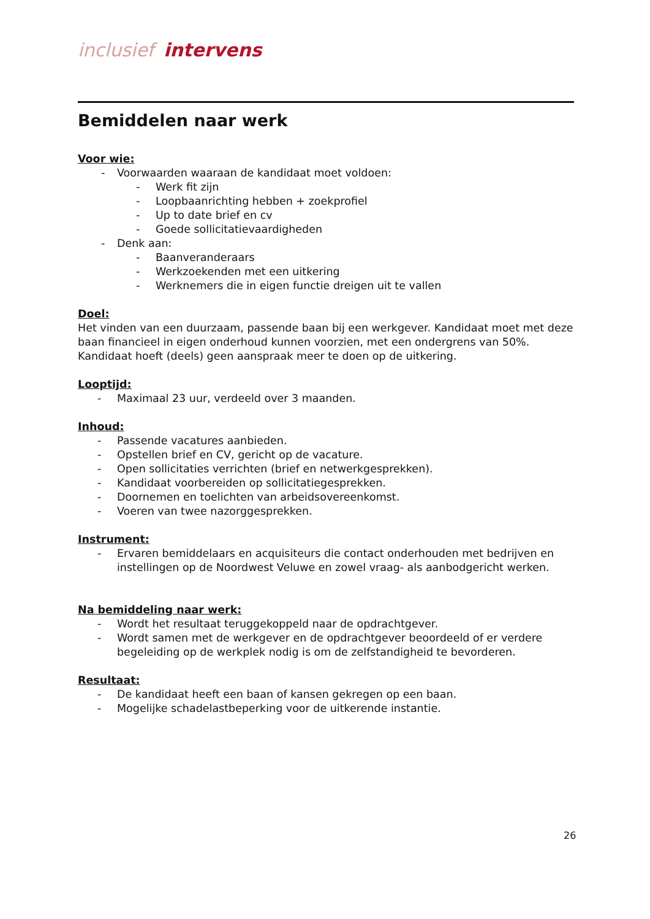inclusief intervens
Bemiddelen naar werk
Voor wie:
- Voorwaarden waaraan de kandidaat moet voldoen:
- Werk fit zijn
- Loopbaanrichting hebben + zoekprofiel
- Up to date brief en cv
- Goede sollicitatievaardigheden
- Denk aan:
- Baanveranderaars
- Werkzoekenden met een uitkering
- Werknemers die in eigen functie dreigen uit te vallen
Doel:
Het vinden van een duurzaam, passende baan bij een werkgever. Kandidaat moet met deze baan financieel in eigen onderhoud kunnen voorzien, met een ondergrens van 50%. Kandidaat hoeft (deels) geen aanspraak meer te doen op de uitkering.
Looptijd:
- Maximaal 23 uur, verdeeld over 3 maanden.
Inhoud:
- Passende vacatures aanbieden.
- Opstellen brief en CV, gericht op de vacature.
- Open sollicitaties verrichten (brief en netwerkgesprekken).
- Kandidaat voorbereiden op sollicitatiegesprekken.
- Doornemen en toelichten van arbeidsovereenkomst.
- Voeren van twee nazorggesprekken.
Instrument:
- Ervaren bemiddelaars en acquisiteurs die contact onderhouden met bedrijven en instellingen op de Noordwest Veluwe en zowel vraag- als aanbodgericht werken.
Na bemiddeling naar werk:
- Wordt het resultaat teruggekoppeld naar de opdrachtgever.
- Wordt samen met de werkgever en de opdrachtgever beoordeeld of er verdere begeleiding op de werkplek nodig is om de zelfstandigheid te bevorderen.
Resultaat:
- De kandidaat heeft een baan of kansen gekregen op een baan.
- Mogelijke schadelastbeperking voor de uitkerende instantie.
26